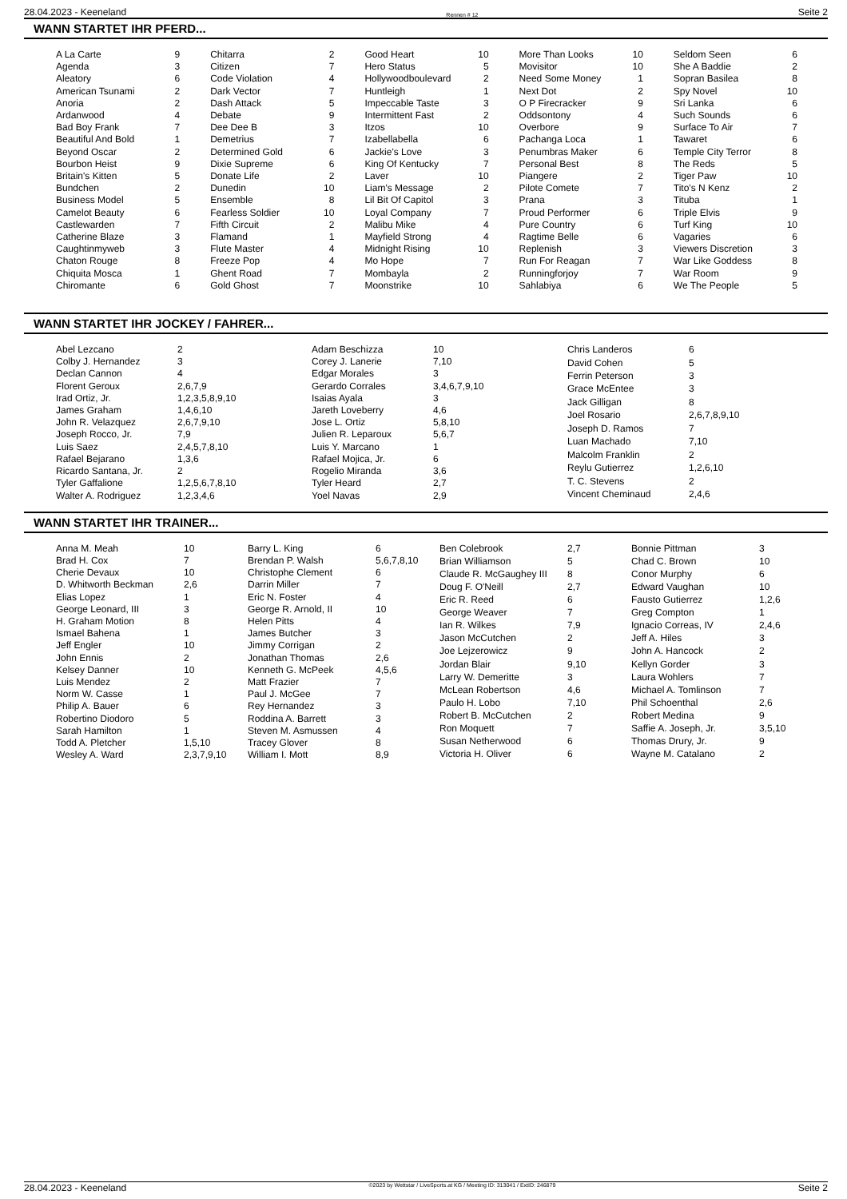28.04.2023 - Keeneland Rennen # 12 Seite 2
WANN STARTET IHR PFERD...
| A La Carte | 9 |
| Agenda | 3 |
| Aleatory | 6 |
| American Tsunami | 2 |
| Anoria | 2 |
| Ardanwood | 4 |
| Bad Boy Frank | 7 |
| Beautiful And Bold | 1 |
| Beyond Oscar | 2 |
| Bourbon Heist | 9 |
| Britain's Kitten | 5 |
| Bundchen | 2 |
| Business Model | 5 |
| Camelot Beauty | 6 |
| Castlewarden | 7 |
| Catherine Blaze | 3 |
| Caughtinmyweb | 3 |
| Chaton Rouge | 8 |
| Chiquita Mosca | 1 |
| Chiromante | 6 |
| Chitarra | 2 |
| Citizen | 7 |
| Code Violation | 4 |
| Dark Vector | 7 |
| Dash Attack | 5 |
| Debate | 9 |
| Dee Dee B | 3 |
| Demetrius | 7 |
| Determined Gold | 6 |
| Dixie Supreme | 6 |
| Donate Life | 2 |
| Dunedin | 10 |
| Ensemble | 8 |
| Fearless Soldier | 10 |
| Fifth Circuit | 2 |
| Flamand | 1 |
| Flute Master | 4 |
| Freeze Pop | 4 |
| Ghent Road | 7 |
| Gold Ghost | 7 |
| Good Heart | 10 |
| Hero Status | 5 |
| Hollywoodboulevard | 2 |
| Huntleigh | 1 |
| Impeccable Taste | 3 |
| Intermittent Fast | 2 |
| Itzos | 10 |
| Izabellabella | 6 |
| Jackie's Love | 3 |
| King Of Kentucky | 7 |
| Laver | 10 |
| Liam's Message | 2 |
| Lil Bit Of Capitol | 3 |
| Loyal Company | 7 |
| Malibu Mike | 4 |
| Mayfield Strong | 4 |
| Midnight Rising | 10 |
| Mo Hope | 7 |
| Mombayla | 2 |
| Moonstrike | 10 |
| More Than Looks | 10 |
| Movisitor | 10 |
| Need Some Money | 1 |
| Next Dot | 2 |
| O P Firecracker | 9 |
| Oddsontony | 4 |
| Overbore | 9 |
| Pachanga Loca | 1 |
| Penumbras Maker | 6 |
| Personal Best | 8 |
| Piangere | 2 |
| Pilote Comete | 7 |
| Prana | 3 |
| Proud Performer | 6 |
| Pure Country | 6 |
| Ragtime Belle | 6 |
| Replenish | 3 |
| Run For Reagan | 7 |
| Runningforjoy | 7 |
| Sahlabiya | 6 |
| Seldom Seen | 6 |
| She A Baddie | 2 |
| Sopran Basilea | 8 |
| Spy Novel | 10 |
| Sri Lanka | 6 |
| Such Sounds | 6 |
| Surface To Air | 7 |
| Tawaret | 6 |
| Temple City Terror | 8 |
| The Reds | 5 |
| Tiger Paw | 10 |
| Tito's N Kenz | 2 |
| Tituba | 1 |
| Triple Elvis | 9 |
| Turf King | 10 |
| Vagaries | 6 |
| Viewers Discretion | 3 |
| War Like Goddess | 8 |
| War Room | 9 |
| We The People | 5 |
WANN STARTET IHR JOCKEY / FAHRER...
| Abel Lezcano | 2 |
| Colby J. Hernandez | 3 |
| Declan Cannon | 4 |
| Florent Geroux | 2,6,7,9 |
| Irad Ortiz, Jr. | 1,2,3,5,8,9,10 |
| James Graham | 1,4,6,10 |
| John R. Velazquez | 2,6,7,9,10 |
| Joseph Rocco, Jr. | 7,9 |
| Luis Saez | 2,4,5,7,8,10 |
| Rafael Bejarano | 1,3,6 |
| Ricardo Santana, Jr. | 2 |
| Tyler Gaffalione | 1,2,5,6,7,8,10 |
| Walter A. Rodriguez | 1,2,3,4,6 |
| Adam Beschizza | 10 |
| Corey J. Lanerie | 7,10 |
| Edgar Morales | 3 |
| Gerardo Corrales | 3,4,6,7,9,10 |
| Isaias Ayala | 3 |
| Jareth Loveberry | 4,6 |
| Jose L. Ortiz | 5,8,10 |
| Julien R. Leparoux | 5,6,7 |
| Luis Y. Marcano | 1 |
| Rafael Mojica, Jr. | 6 |
| Rogelio Miranda | 3,6 |
| Tyler Heard | 2,7 |
| Yoel Navas | 2,9 |
| Chris Landeros | 6 |
| David Cohen | 5 |
| Ferrin Peterson | 3 |
| Grace McEntee | 3 |
| Jack Gilligan | 8 |
| Joel Rosario | 2,6,7,8,9,10 |
| Joseph D. Ramos | 7 |
| Luan Machado | 7,10 |
| Malcolm Franklin | 2 |
| Reylu Gutierrez | 1,2,6,10 |
| T. C. Stevens | 2 |
| Vincent Cheminaud | 2,4,6 |
WANN STARTET IHR TRAINER...
| Anna M. Meah | 10 |
| Brad H. Cox | 7 |
| Cherie Devaux | 10 |
| D. Whitworth Beckman | 2,6 |
| Elias Lopez | 1 |
| George Leonard, III | 3 |
| H. Graham Motion | 8 |
| Ismael Bahena | 1 |
| Jeff Engler | 10 |
| John Ennis | 2 |
| Kelsey Danner | 10 |
| Luis Mendez | 2 |
| Norm W. Casse | 1 |
| Philip A. Bauer | 6 |
| Robertino Diodoro | 5 |
| Sarah Hamilton | 1 |
| Todd A. Pletcher | 1,5,10 |
| Wesley A. Ward | 2,3,7,9,10 |
| Barry L. King | 6 |
| Brendan P. Walsh | 5,6,7,8,10 |
| Christophe Clement | 6 |
| Darrin Miller | 7 |
| Eric N. Foster | 4 |
| George R. Arnold, II | 10 |
| Helen Pitts | 4 |
| James Butcher | 3 |
| Jimmy Corrigan | 2 |
| Jonathan Thomas | 2,6 |
| Kenneth G. McPeek | 4,5,6 |
| Matt Frazier | 7 |
| Paul J. McGee | 7 |
| Rey Hernandez | 3 |
| Roddina A. Barrett | 3 |
| Steven M. Asmussen | 4 |
| Tracey Glover | 8 |
| William I. Mott | 8,9 |
| Ben Colebrook | 2,7 |
| Brian Williamson | 5 |
| Claude R. McGaughey III | 8 |
| Doug F. O'Neill | 2,7 |
| Eric R. Reed | 6 |
| George Weaver | 7 |
| Ian R. Wilkes | 7,9 |
| Jason McCutchen | 2 |
| Joe Lejzerowicz | 9 |
| Jordan Blair | 9,10 |
| Larry W. Demeritte | 3 |
| McLean Robertson | 4,6 |
| Paulo H. Lobo | 7,10 |
| Robert B. McCutchen | 2 |
| Ron Moquett | 7 |
| Susan Netherwood | 6 |
| Victoria H. Oliver | 6 |
| Bonnie Pittman | 3 |
| Chad C. Brown | 10 |
| Conor Murphy | 6 |
| Edward Vaughan | 10 |
| Fausto Gutierrez | 1,2,6 |
| Greg Compton | 1 |
| Ignacio Correas, IV | 2,4,6 |
| Jeff A. Hiles | 3 |
| John A. Hancock | 2 |
| Kellyn Gorder | 3 |
| Laura Wohlers | 7 |
| Michael A. Tomlinson | 7 |
| Phil Schoenthal | 2,6 |
| Robert Medina | 9 |
| Saffie A. Joseph, Jr. | 3,5,10 |
| Thomas Drury, Jr. | 9 |
| Wayne M. Catalano | 2 |
28.04.2023 - Keeneland ©2023 by Wettstar / LiveSports.at KG / Meeting ID: 313041 / ExtID: 246879 Seite 2